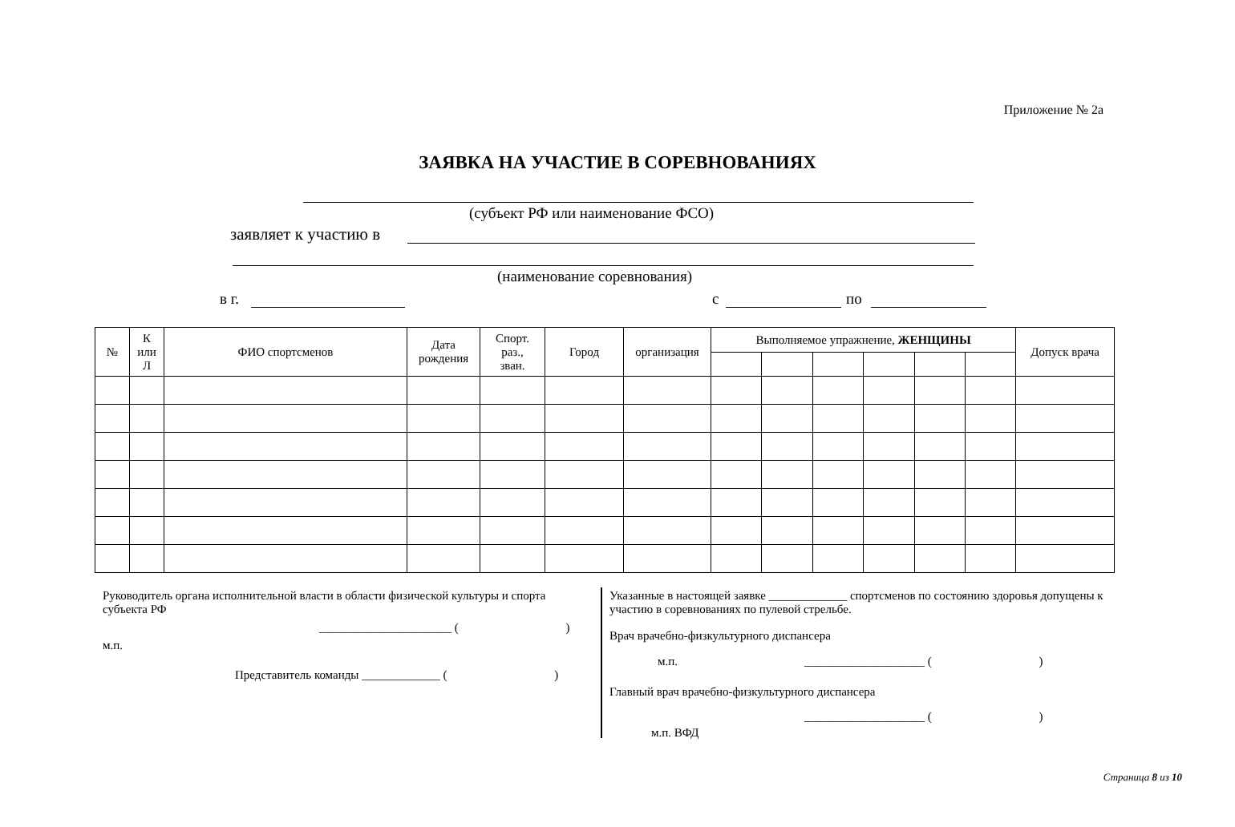Приложение № 2а
ЗАЯВКА НА УЧАСТИЕ В СОРЕВНОВАНИЯХ
(субъект РФ или наименование ФСО)
заявляет к участию в
(наименование соревнования)
в г. с по
| № | К или Л | ФИО спортсменов | Дата рождения | Спорт. раз., зван. | Город | организация | Выполняемое упражнение, ЖЕНЩИНЫ | | | | | | Допуск врача |
| --- | --- | --- | --- | --- | --- | --- | --- | --- | --- | --- | --- | --- | --- |
Руководитель органа исполнительной власти в области физической культуры и спорта субъекта РФ
______________________ ( )
м.п.
Представитель команды _____________ ( )
Указанные в настоящей заявке _____________ спортсменов по состоянию здоровья допущены к участию в соревнованиях по пулевой стрельбе.
Врач врачебно-физкультурного диспансера
м.п. ____________________ ( )
Главный врач врачебно-физкультурного диспансера
____________________ ( )
м.п. ВФД
Страница 8 из 10